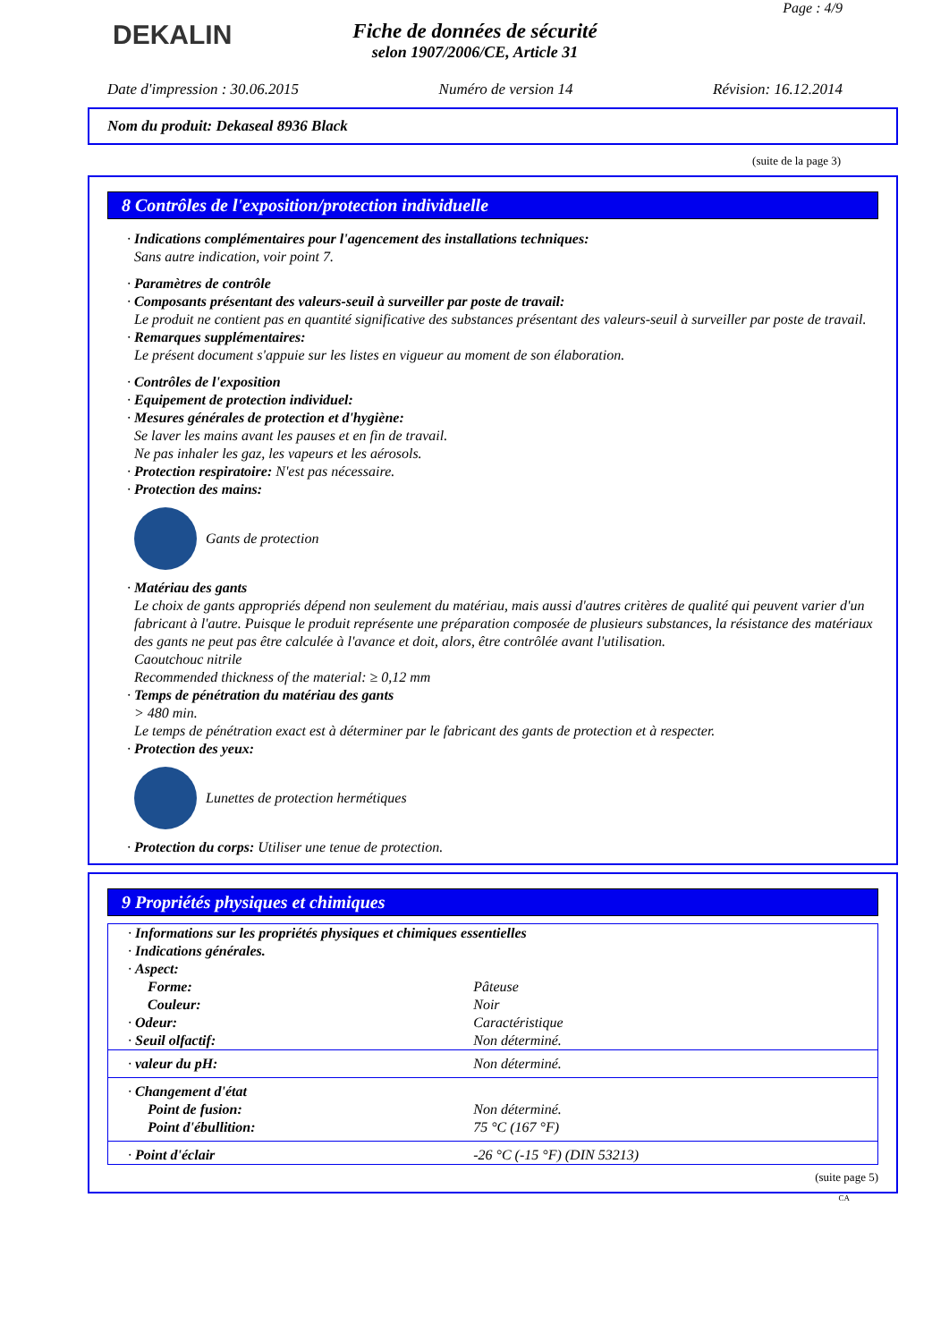DEKALIN
Page : 4/9
Fiche de données de sécurité
selon 1907/2006/CE, Article 31
Date d'impression : 30.06.2015 Numéro de version 14 Révision: 16.12.2014
Nom du produit: Dekaseal 8936 Black
(suite de la page 3)
8 Contrôles de l'exposition/protection individuelle
· Indications complémentaires pour l'agencement des installations techniques:
Sans autre indication, voir point 7.
· Paramètres de contrôle
· Composants présentant des valeurs-seuil à surveiller par poste de travail:
Le produit ne contient pas en quantité significative des substances présentant des valeurs-seuil à surveiller par poste de travail.
· Remarques supplémentaires:
Le présent document s'appuie sur les listes en vigueur au moment de son élaboration.
· Contrôles de l'exposition
· Equipement de protection individuel:
· Mesures générales de protection et d'hygiène:
Se laver les mains avant les pauses et en fin de travail.
Ne pas inhaler les gaz, les vapeurs et les aérosols.
· Protection respiratoire: N'est pas nécessaire.
· Protection des mains:
Gants de protection
· Matériau des gants
Le choix de gants appropriés dépend non seulement du matériau, mais aussi d'autres critères de qualité qui peuvent varier d'un fabricant à l'autre. Puisque le produit représente une préparation composée de plusieurs substances, la résistance des matériaux des gants ne peut pas être calculée à l'avance et doit, alors, être contrôlée avant l'utilisation.
Caoutchouc nitrile
Recommended thickness of the material: ≥ 0,12 mm
· Temps de pénétration du matériau des gants
> 480 min.
Le temps de pénétration exact est à déterminer par le fabricant des gants de protection et à respecter.
· Protection des yeux:
Lunettes de protection hermétiques
· Protection du corps: Utiliser une tenue de protection.
9 Propriétés physiques et chimiques
| · Informations sur les propriétés physiques et chimiques essentielles | |
| · Indications générales. | |
| · Aspect: | |
| Forme: | Pâteuse |
| Couleur: | Noir |
| · Odeur: | Caractéristique |
| · Seuil olfactif: | Non déterminé. |
| · valeur du pH: | Non déterminé. |
| · Changement d'état | |
| Point de fusion: | Non déterminé. |
| Point d'ébullition: | 75 °C (167 °F) |
| · Point d'éclair | -26 °C (-15 °F) (DIN 53213) |
(suite page 5)
CA